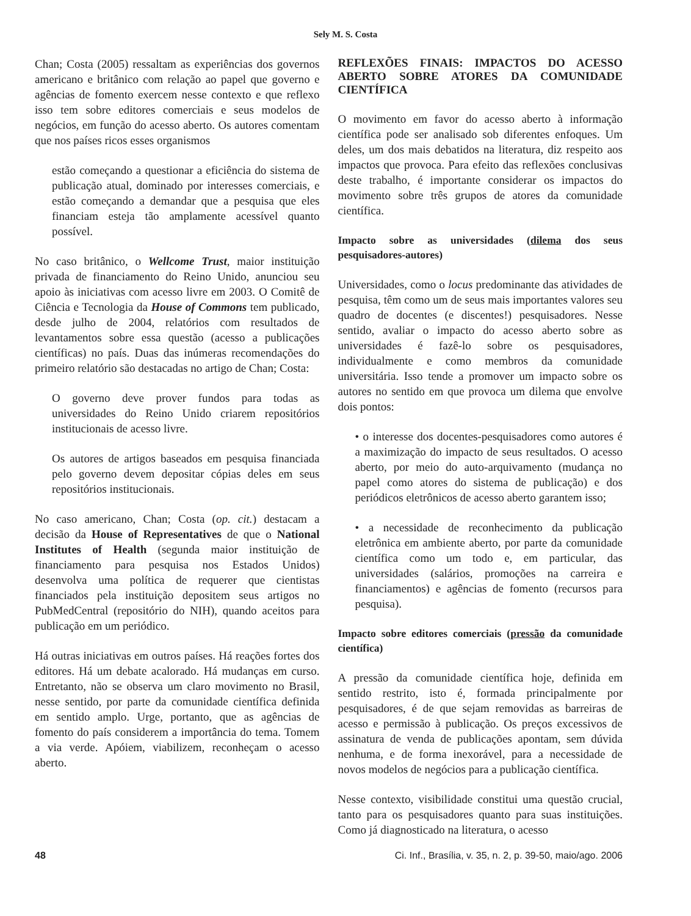Sely M. S. Costa
Chan; Costa (2005) ressaltam as experiências dos governos americano e britânico com relação ao papel que governo e agências de fomento exercem nesse contexto e que reflexo isso tem sobre editores comerciais e seus modelos de negócios, em função do acesso aberto. Os autores comentam que nos países ricos esses organismos
estão começando a questionar a eficiência do sistema de publicação atual, dominado por interesses comerciais, e estão começando a demandar que a pesquisa que eles financiam esteja tão amplamente acessível quanto possível.
No caso britânico, o Wellcome Trust, maior instituição privada de financiamento do Reino Unido, anunciou seu apoio às iniciativas com acesso livre em 2003. O Comitê de Ciência e Tecnologia da House of Commons tem publicado, desde julho de 2004, relatórios com resultados de levantamentos sobre essa questão (acesso a publicações científicas) no país. Duas das inúmeras recomendações do primeiro relatório são destacadas no artigo de Chan; Costa:
O governo deve prover fundos para todas as universidades do Reino Unido criarem repositórios institucionais de acesso livre.
Os autores de artigos baseados em pesquisa financiada pelo governo devem depositar cópias deles em seus repositórios institucionais.
No caso americano, Chan; Costa (op. cit.) destacam a decisão da House of Representatives de que o National Institutes of Health (segunda maior instituição de financiamento para pesquisa nos Estados Unidos) desenvolva uma política de requerer que cientistas financiados pela instituição depositem seus artigos no PubMedCentral (repositório do NIH), quando aceitos para publicação em um periódico.
Há outras iniciativas em outros países. Há reações fortes dos editores. Há um debate acalorado. Há mudanças em curso. Entretanto, não se observa um claro movimento no Brasil, nesse sentido, por parte da comunidade científica definida em sentido amplo. Urge, portanto, que as agências de fomento do país considerem a importância do tema. Tomem a via verde. Apóiem, viabilizem, reconheçam o acesso aberto.
REFLEXÕES FINAIS: IMPACTOS DO ACESSO ABERTO SOBRE ATORES DA COMUNIDADE CIENTÍFICA
O movimento em favor do acesso aberto à informação científica pode ser analisado sob diferentes enfoques. Um deles, um dos mais debatidos na literatura, diz respeito aos impactos que provoca. Para efeito das reflexões conclusivas deste trabalho, é importante considerar os impactos do movimento sobre três grupos de atores da comunidade científica.
Impacto sobre as universidades (dilema dos seus pesquisadores-autores)
Universidades, como o locus predominante das atividades de pesquisa, têm como um de seus mais importantes valores seu quadro de docentes (e discentes!) pesquisadores. Nesse sentido, avaliar o impacto do acesso aberto sobre as universidades é fazê-lo sobre os pesquisadores, individualmente e como membros da comunidade universitária. Isso tende a promover um impacto sobre os autores no sentido em que provoca um dilema que envolve dois pontos:
• o interesse dos docentes-pesquisadores como autores é a maximização do impacto de seus resultados. O acesso aberto, por meio do auto-arquivamento (mudança no papel como atores do sistema de publicação) e dos periódicos eletrônicos de acesso aberto garantem isso;
• a necessidade de reconhecimento da publicação eletrônica em ambiente aberto, por parte da comunidade científica como um todo e, em particular, das universidades (salários, promoções na carreira e financiamentos) e agências de fomento (recursos para pesquisa).
Impacto sobre editores comerciais (pressão da comunidade científica)
A pressão da comunidade científica hoje, definida em sentido restrito, isto é, formada principalmente por pesquisadores, é de que sejam removidas as barreiras de acesso e permissão à publicação. Os preços excessivos de assinatura de venda de publicações apontam, sem dúvida nenhuma, e de forma inexorável, para a necessidade de novos modelos de negócios para a publicação científica.
Nesse contexto, visibilidade constitui uma questão crucial, tanto para os pesquisadores quanto para suas instituições. Como já diagnosticado na literatura, o acesso
48 Ci. Inf., Brasília, v. 35, n. 2, p. 39-50, maio/ago. 2006